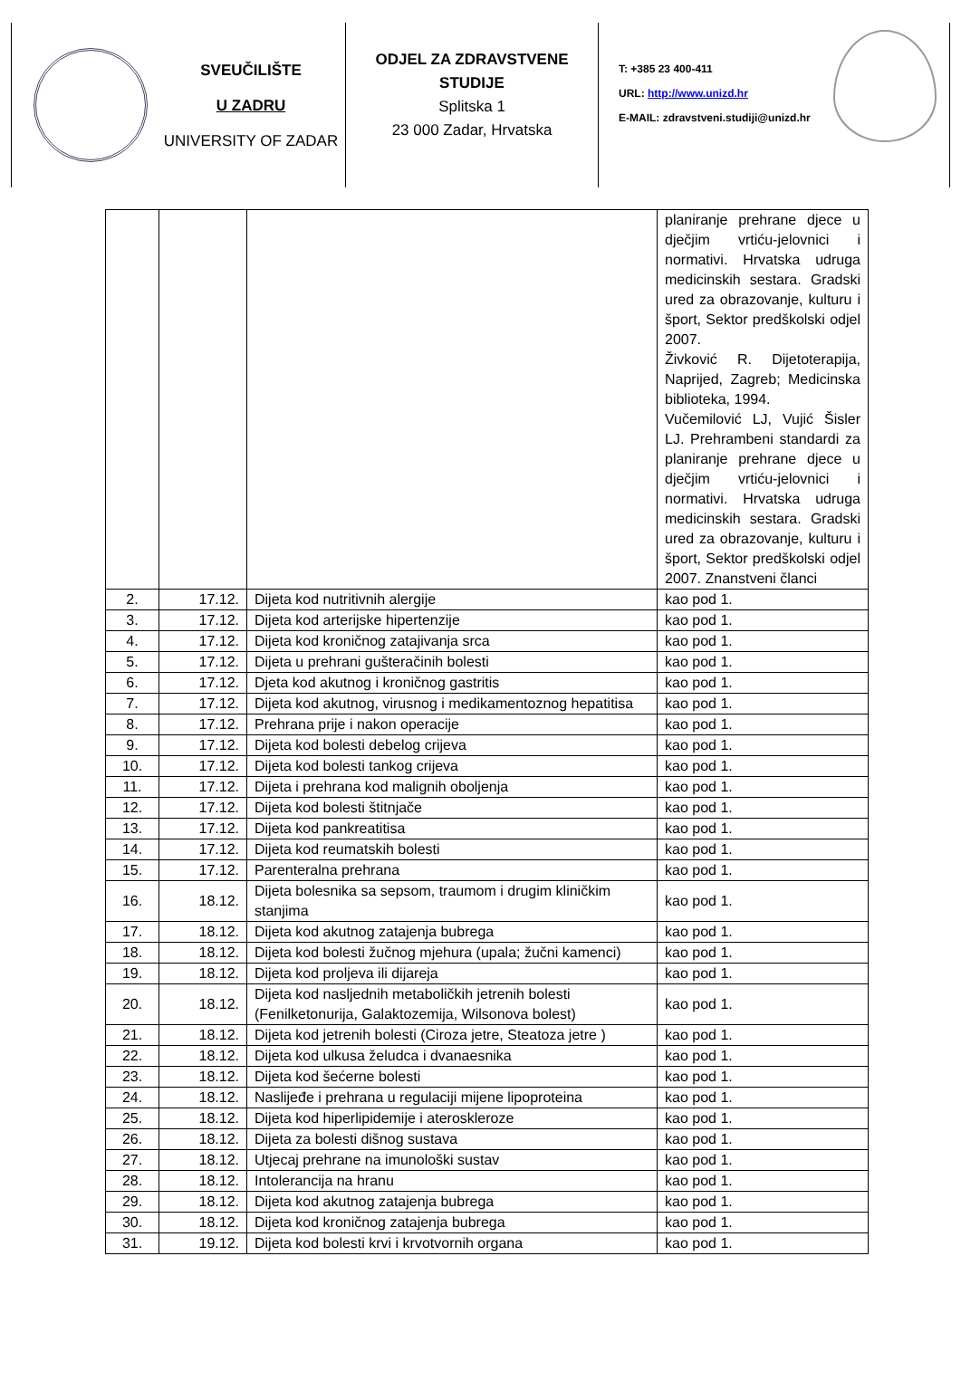SVEUČILIŠTE
U ZADRU
UNIVERSITY OF ZADAR
ODJEL ZA ZDRAVSTVENE STUDIJE
Splitska 1
23 000 Zadar, Hrvatska
T: +385 23 400-411
URL: http://www.unizd.hr
E-MAIL: zdravstveni.studiji@unizd.hr
| | | | planiranje prehrane djece u dječjim vrtiću-jelovnici i normativi. Hrvatska udruga medicinskih sestara. Gradski ured za obrazovanje, kulturu i šport, Sektor predškolski odjel 2007. Živković R. Dijetoterapija, Naprijed, Zagreb; Medicinska biblioteka, 1994. Vučemilović LJ, Vujić Šisler LJ. Prehrambeni standardi za planiranje prehrane djece u dječjim vrtiću-jelovnici i normativi. Hrvatska udruga medicinskih sestara. Gradski ured za obrazovanje, kulturu i šport, Sektor predškolski odjel 2007. Znanstveni članci |
| 2. | 17.12. | Dijeta kod nutritivnih alergije | kao pod 1. |
| 3. | 17.12. | Dijeta kod arterijske hipertenzije | kao pod 1. |
| 4. | 17.12. | Dijeta kod kroničnog zatajivanja srca | kao pod 1. |
| 5. | 17.12. | Dijeta u prehrani gušteračinih bolesti | kao pod 1. |
| 6. | 17.12. | Djeta kod akutnog i kroničnog gastritis | kao pod 1. |
| 7. | 17.12. | Dijeta kod akutnog, virusnog i medikamentoznog hepatitisa | kao pod 1. |
| 8. | 17.12. | Prehrana prije i nakon operacije | kao pod 1. |
| 9. | 17.12. | Dijeta kod bolesti debelog crijeva | kao pod 1. |
| 10. | 17.12. | Dijeta kod bolesti tankog crijeva | kao pod 1. |
| 11. | 17.12. | Dijeta i prehrana kod malignih oboljenja | kao pod 1. |
| 12. | 17.12. | Dijeta kod bolesti štitnjače | kao pod 1. |
| 13. | 17.12. | Dijeta kod pankreatitisa | kao pod 1. |
| 14. | 17.12. | Dijeta kod reumatskih bolesti | kao pod 1. |
| 15. | 17.12. | Parenteralna prehrana | kao pod 1. |
| 16. | 18.12. | Dijeta bolesnika sa sepsom, traumom i drugim kliničkim stanjima | kao pod 1. |
| 17. | 18.12. | Dijeta kod akutnog zatajenja bubrega | kao pod 1. |
| 18. | 18.12. | Dijeta kod bolesti žučnog mjehura (upala; žučni kamenci) | kao pod 1. |
| 19. | 18.12. | Dijeta kod proljeva ili dijareja | kao pod 1. |
| 20. | 18.12. | Dijeta kod nasljednih metaboličkih jetrenih bolesti (Fenilketonurija, Galaktozemija, Wilsonova bolest) | kao pod 1. |
| 21. | 18.12. | Dijeta kod jetrenih bolesti (Ciroza jetre, Steatoza jetre ) | kao pod 1. |
| 22. | 18.12. | Dijeta kod ulkusa želudca i dvanaesnika | kao pod 1. |
| 23. | 18.12. | Dijeta kod šećerne bolesti | kao pod 1. |
| 24. | 18.12. | Naslijeđe i prehrana u regulaciji mijene lipoproteina | kao pod 1. |
| 25. | 18.12. | Dijeta kod hiperlipidemije i ateroskleroze | kao pod 1. |
| 26. | 18.12. | Dijeta za bolesti dišnog sustava | kao pod 1. |
| 27. | 18.12. | Utjecaj prehrane na imunološki sustav | kao pod 1. |
| 28. | 18.12. | Intolerancija na hranu | kao pod 1. |
| 29. | 18.12. | Dijeta kod akutnog zatajenja bubrega | kao pod 1. |
| 30. | 18.12. | Dijeta kod kroničnog zatajenja bubrega | kao pod 1. |
| 31. | 19.12. | Dijeta kod bolesti krvi i krvotvornih organa | kao pod 1. |